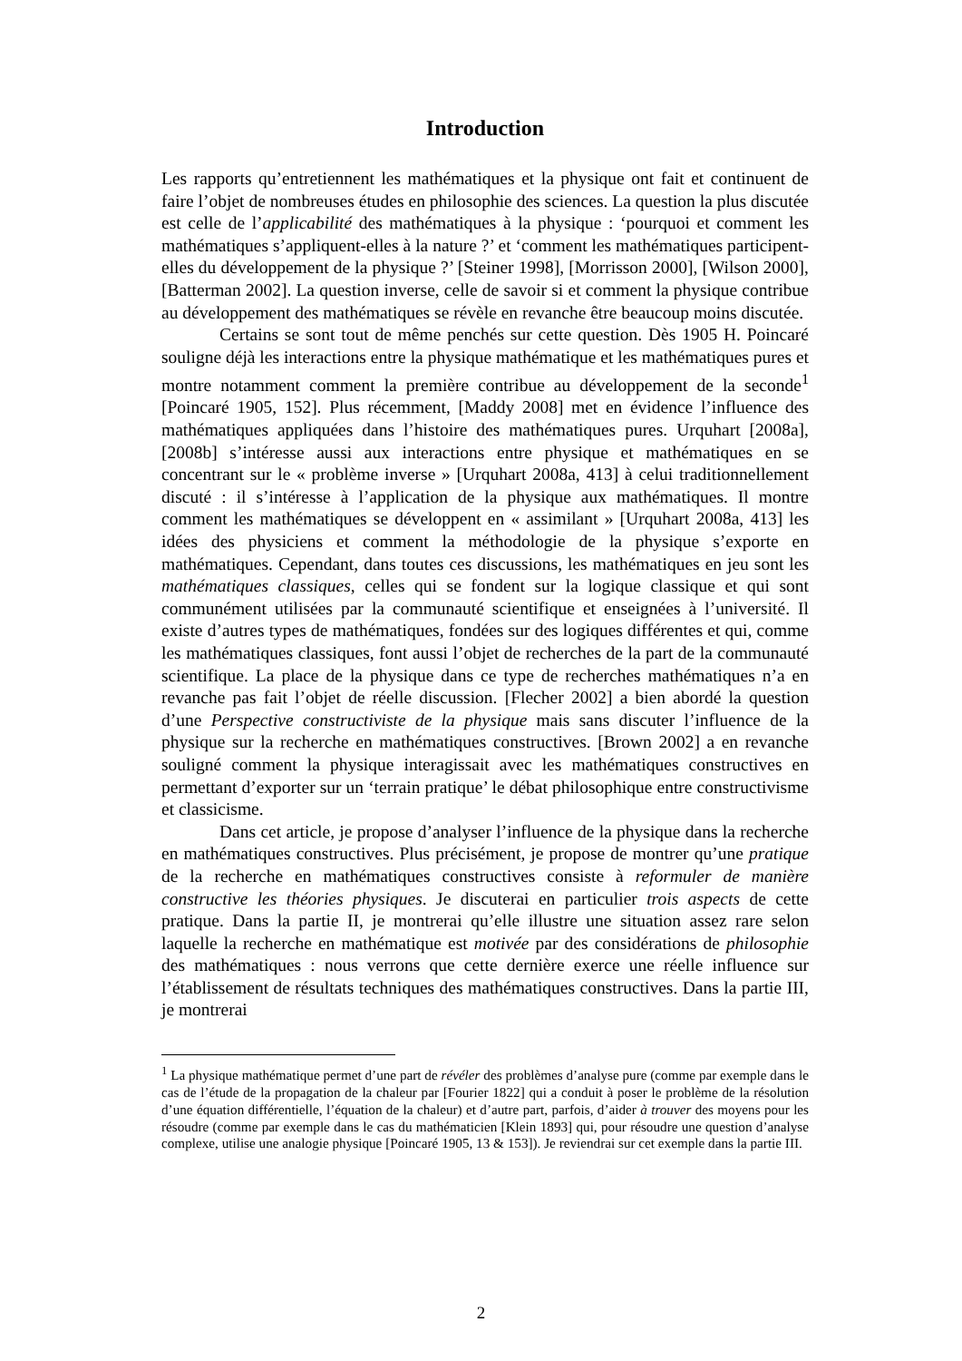Introduction
Les rapports qu’entretiennent les mathématiques et la physique ont fait et continuent de faire l’objet de nombreuses études en philosophie des sciences. La question la plus discutée est celle de l’applicabilité des mathématiques à la physique : ‘pourquoi et comment les mathématiques s’appliquent-elles à la nature ?’ et ‘comment les mathématiques participent-elles du développement de la physique ?’ [Steiner 1998], [Morrisson 2000], [Wilson 2000], [Batterman 2002]. La question inverse, celle de savoir si et comment la physique contribue au développement des mathématiques se révèle en revanche être beaucoup moins discutée.
Certains se sont tout de même penchés sur cette question. Dès 1905 H. Poincaré souligne déjà les interactions entre la physique mathématique et les mathématiques pures et montre notamment comment la première contribue au développement de la seconde<sup>1</sup> [Poincaré 1905, 152]. Plus récemment, [Maddy 2008] met en évidence l’influence des mathématiques appliquées dans l’histoire des mathématiques pures. Urquhart [2008a], [2008b] s’intéresse aussi aux interactions entre physique et mathématiques en se concentrant sur le « problème inverse » [Urquhart 2008a, 413] à celui traditionnellement discuté : il s’intéresse à l’application de la physique aux mathématiques. Il montre comment les mathématiques se développent en « assimilant » [Urquhart 2008a, 413] les idées des physiciens et comment la méthodologie de la physique s’exporte en mathématiques. Cependant, dans toutes ces discussions, les mathématiques en jeu sont les mathématiques classiques, celles qui se fondent sur la logique classique et qui sont communément utilisées par la communauté scientifique et enseignées à l’université. Il existe d’autres types de mathématiques, fondées sur des logiques différentes et qui, comme les mathématiques classiques, font aussi l’objet de recherches de la part de la communauté scientifique. La place de la physique dans ce type de recherches mathématiques n’a en revanche pas fait l’objet de réelle discussion. [Flecher 2002] a bien abordé la question d’une Perspective constructiviste de la physique mais sans discuter l’influence de la physique sur la recherche en mathématiques constructives. [Brown 2002] a en revanche souligné comment la physique interagissait avec les mathématiques constructives en permettant d’exporter sur un ‘terrain pratique’ le débat philosophique entre constructivisme et classicisme.
Dans cet article, je propose d’analyser l’influence de la physique dans la recherche en mathématiques constructives. Plus précisément, je propose de montrer qu’une pratique de la recherche en mathématiques constructives consiste à reformuler de manière constructive les théories physiques. Je discuterai en particulier trois aspects de cette pratique. Dans la partie II, je montrerai qu’elle illustre une situation assez rare selon laquelle la recherche en mathématique est motivée par des considérations de philosophie des mathématiques : nous verrons que cette dernière exerce une réelle influence sur l’établissement de résultats techniques des mathématiques constructives. Dans la partie III, je montrerai
<sup>1</sup> La physique mathématique permet d’une part de révéler des problèmes d’analyse pure (comme par exemple dans le cas de l’étude de la propagation de la chaleur par [Fourier 1822] qui a conduit à poser le problème de la résolution d’une équation différentielle, l’équation de la chaleur) et d’autre part, parfois, d’aider à trouver des moyens pour les résoudre (comme par exemple dans le cas du mathématicien [Klein 1893] qui, pour résoudre une question d’analyse complexe, utilise une analogie physique [Poincaré 1905, 13 & 153]). Je reviendrai sur cet exemple dans la partie III.
2